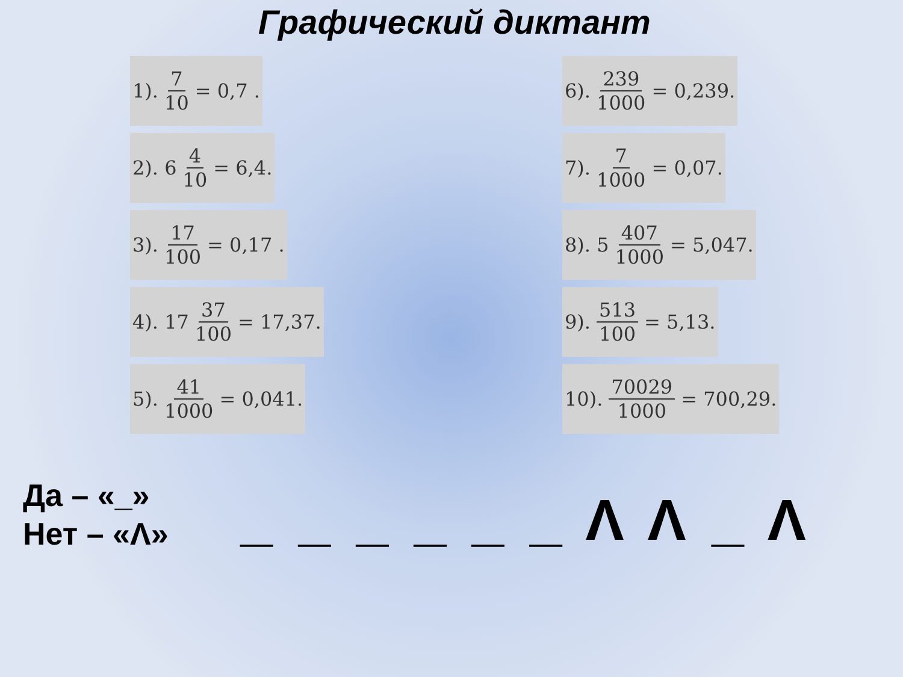Графический диктант
1). 7 10 = 0,7 .
2). 6 4 10 = 6,4.
3). 17 100 = 0,17 .
4). 17 37 100 = 17,37.
5). 41 1000 = 0,041.
6). 239 1000 = 0,239.
7). 7 1000 = 0,07.
8). 5 407 1000 = 5,047.
9). 513 100 = 5,13.
10). 70029 1000 = 700,29.
Да – «_»
Нет – «Λ»
_ _ _ _ _ _ Λ Λ _ Λ